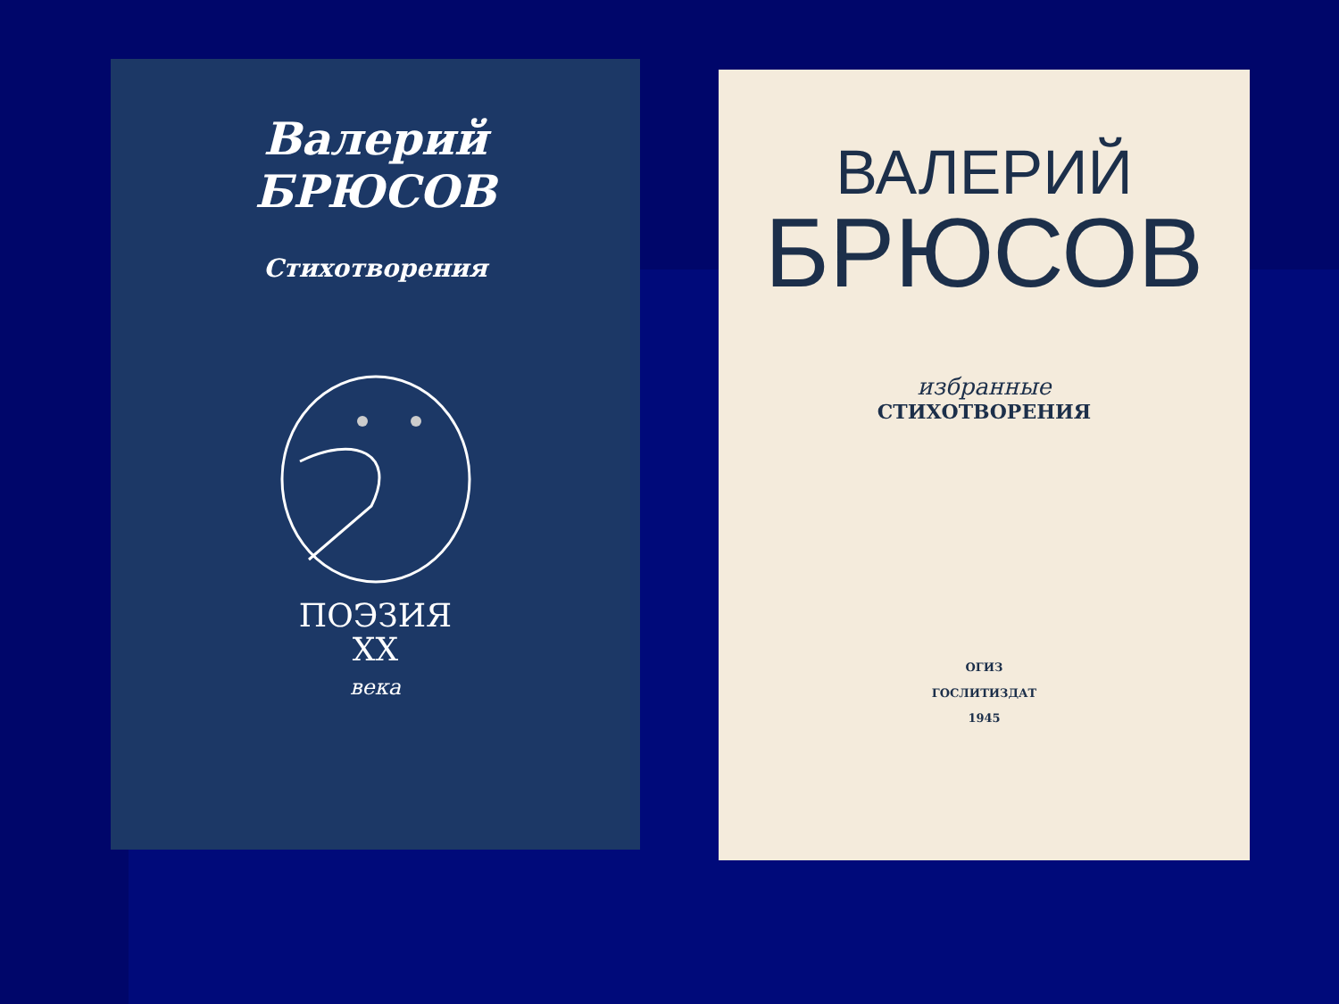Валерий
БРЮСОВ
Стихотворения
ПОЭЗИЯ
XX
века
ВАЛЕРИЙ
БРЮСОВ
избранные
СТИХОТВОРЕНИЯ
ОГИЗ
ГОСЛИТИЗДАТ
1945